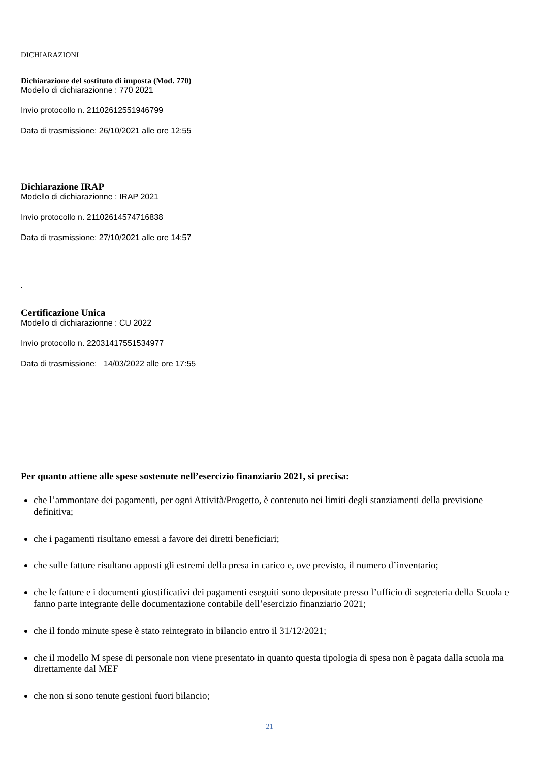DICHIARAZIONI
Dichiarazione del sostituto di imposta (Mod. 770)
Modello di dichiarazionne : 770 2021
Invio protocollo n. 21102612551946799
Data di trasmissione: 26/10/2021 alle ore 12:55
Dichiarazione IRAP
Modello di dichiarazionne : IRAP 2021
Invio protocollo n. 21102614574716838
Data di trasmissione: 27/10/2021 alle ore 14:57
.
Certificazione Unica
Modello di dichiarazionne : CU 2022
Invio protocollo n. 22031417551534977
Data di trasmissione: 14/03/2022 alle ore 17:55
Per quanto attiene alle spese sostenute nell’esercizio finanziario 2021, si precisa:
che l’ammontare dei pagamenti, per ogni Attività/Progetto, è contenuto nei limiti degli stanziamenti della previsione definitiva;
che i pagamenti risultano emessi a favore dei diretti beneficiari;
che sulle fatture risultano apposti gli estremi della presa in carico e, ove previsto, il numero d’inventario;
che le fatture e i documenti giustificativi dei pagamenti eseguiti sono depositate presso l’ufficio di segreteria della Scuola e fanno parte integrante delle documentazione contabile dell’esercizio finanziario 2021;
che il fondo minute spese è stato reintegrato in bilancio entro il 31/12/2021;
che il modello M spese di personale non viene presentato in quanto questa tipologia di spesa non è pagata dalla scuola ma direttamente dal MEF
che non si sono tenute gestioni fuori bilancio;
21